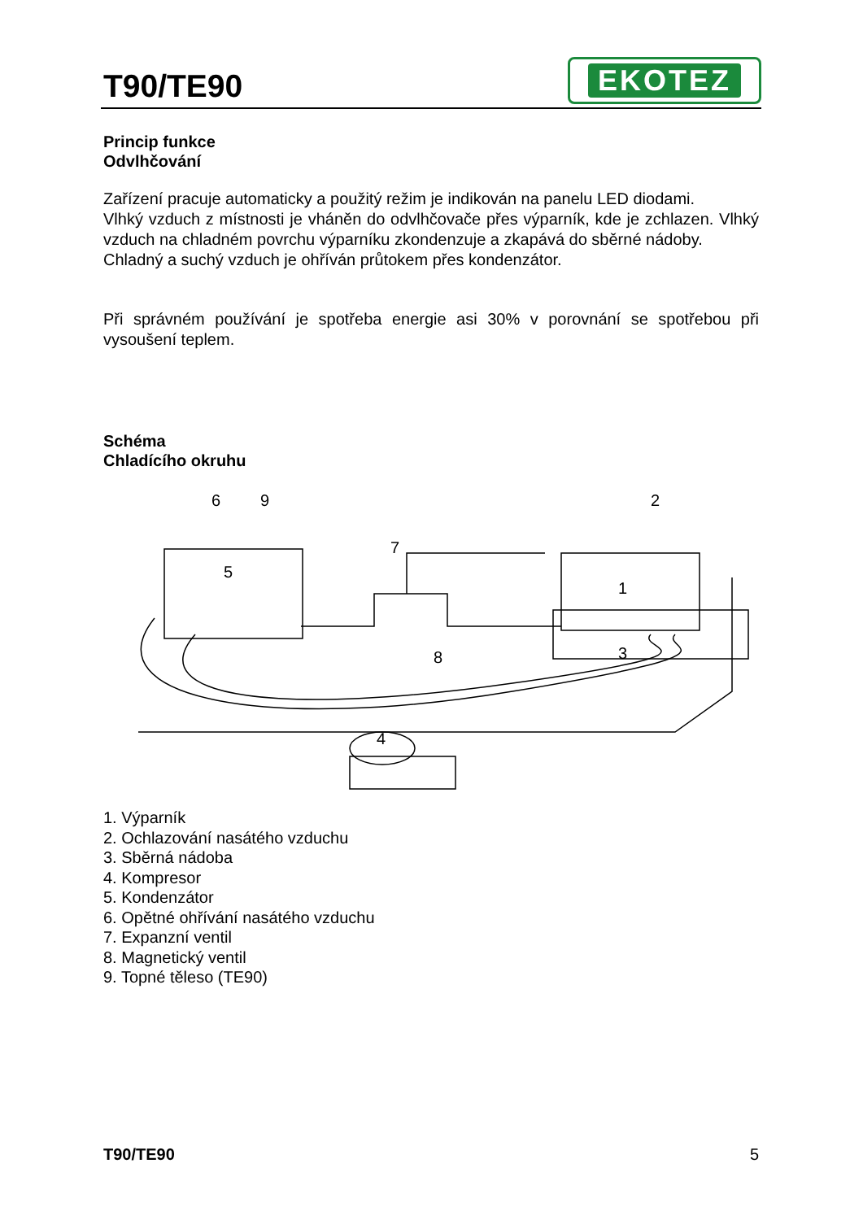T90/TE90
EKOTEZ
Princip funkce
Odvlhčování
Zařízení pracuje automaticky a použitý režim je indikován na panelu LED diodami.
Vlhký vzduch z místnosti je vháněn do odvlhčovače přes výparník, kde je zchlazen. Vlhký vzduch na chladném povrchu výparníku zkondenzuje a zkapává do sběrné nádoby.
Chladný a suchý vzduch je ohříván průtokem přes kondenzátor.
Při správném používání je spotřeba energie asi 30% v porovnání se spotřebou při vysoušení teplem.
Schéma
Chladícího okruhu
6
9
2
7
5
1
8
3
4
1. Výparník
2. Ochlazování nasátého vzduchu
3. Sběrná nádoba
4. Kompresor
5. Kondenzátor
6. Opětné ohřívání nasátého vzduchu
7. Expanzní ventil
8. Magnetický ventil
9. Topné těleso (TE90)
T90/TE90 5